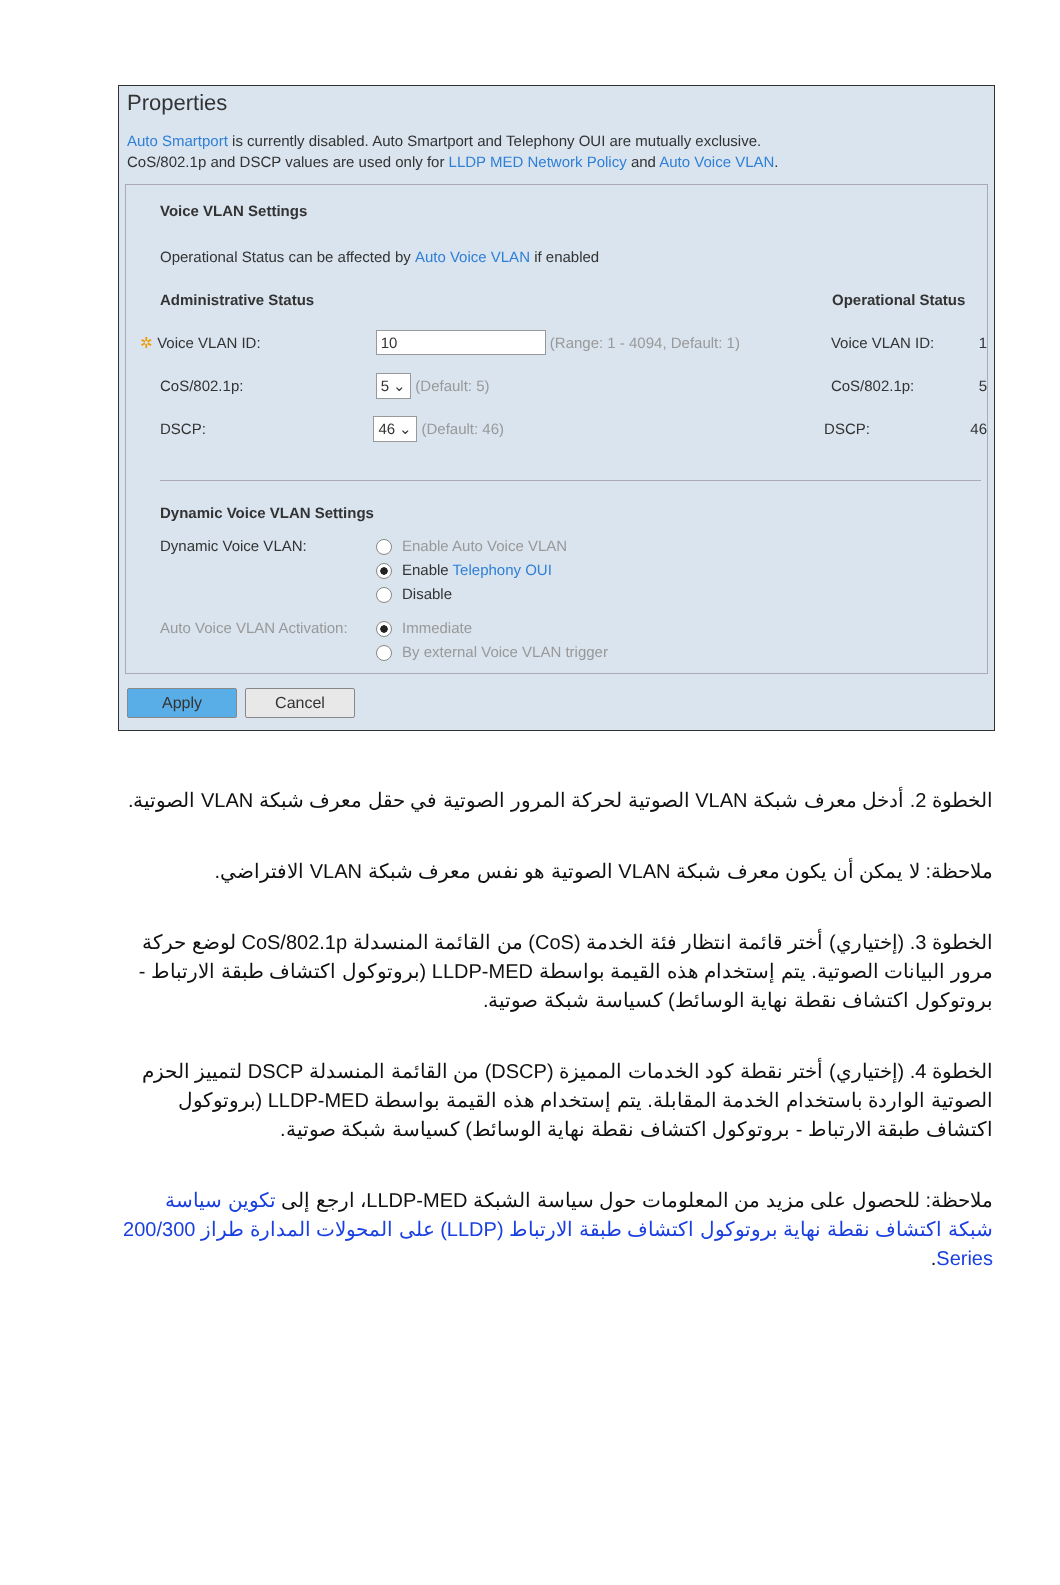Properties
Auto Smartport is currently disabled. Auto Smartport and Telephony OUI are mutually exclusive.
CoS/802.1p and DSCP values are used only for LLDP MED Network Policy and Auto Voice VLAN.
Voice VLAN Settings
Operational Status can be affected by Auto Voice VLAN if enabled
Administrative Status Operational Status
✲ Voice VLAN ID: 10 (Range: 1 - 4094, Default: 1) Voice VLAN ID: 1
CoS/802.1p: 5 ⌄ (Default: 5) CoS/802.1p: 5
DSCP: 46 ⌄ (Default: 46) DSCP: 46
Dynamic Voice VLAN Settings
Dynamic Voice VLAN: Enable Auto Voice VLAN
Enable Telephony OUI
Disable
Auto Voice VLAN Activation: Immediate
By external Voice VLAN trigger
Apply Cancel
الخطوة 2. أدخل معرف شبكة VLAN الصوتية لحركة المرور الصوتية في حقل معرف شبكة VLAN الصوتية.
ملاحظة: لا يمكن أن يكون معرف شبكة VLAN الصوتية هو نفس معرف شبكة VLAN الافتراضي.
الخطوة 3. (إختياري) أختر قائمة انتظار فئة الخدمة (CoS) من القائمة المنسدلة CoS/802.1p لوضع حركة مرور البيانات الصوتية. يتم إستخدام هذه القيمة بواسطة LLDP-MED (بروتوكول اكتشاف طبقة الارتباط - بروتوكول اكتشاف نقطة نهاية الوسائط) كسياسة شبكة صوتية.
الخطوة 4. (إختياري) أختر نقطة كود الخدمات المميزة (DSCP) من القائمة المنسدلة DSCP لتمييز الحزم الصوتية الواردة باستخدام الخدمة المقابلة. يتم إستخدام هذه القيمة بواسطة LLDP-MED (بروتوكول اكتشاف طبقة الارتباط - بروتوكول اكتشاف نقطة نهاية الوسائط) كسياسة شبكة صوتية.
ملاحظة: للحصول على مزيد من المعلومات حول سياسة الشبكة LLDP-MED، ارجع إلى تكوين سياسة شبكة اكتشاف نقطة نهاية بروتوكول اكتشاف طبقة الارتباط (LLDP) على المحولات المدارة طراز 200/300 Series.